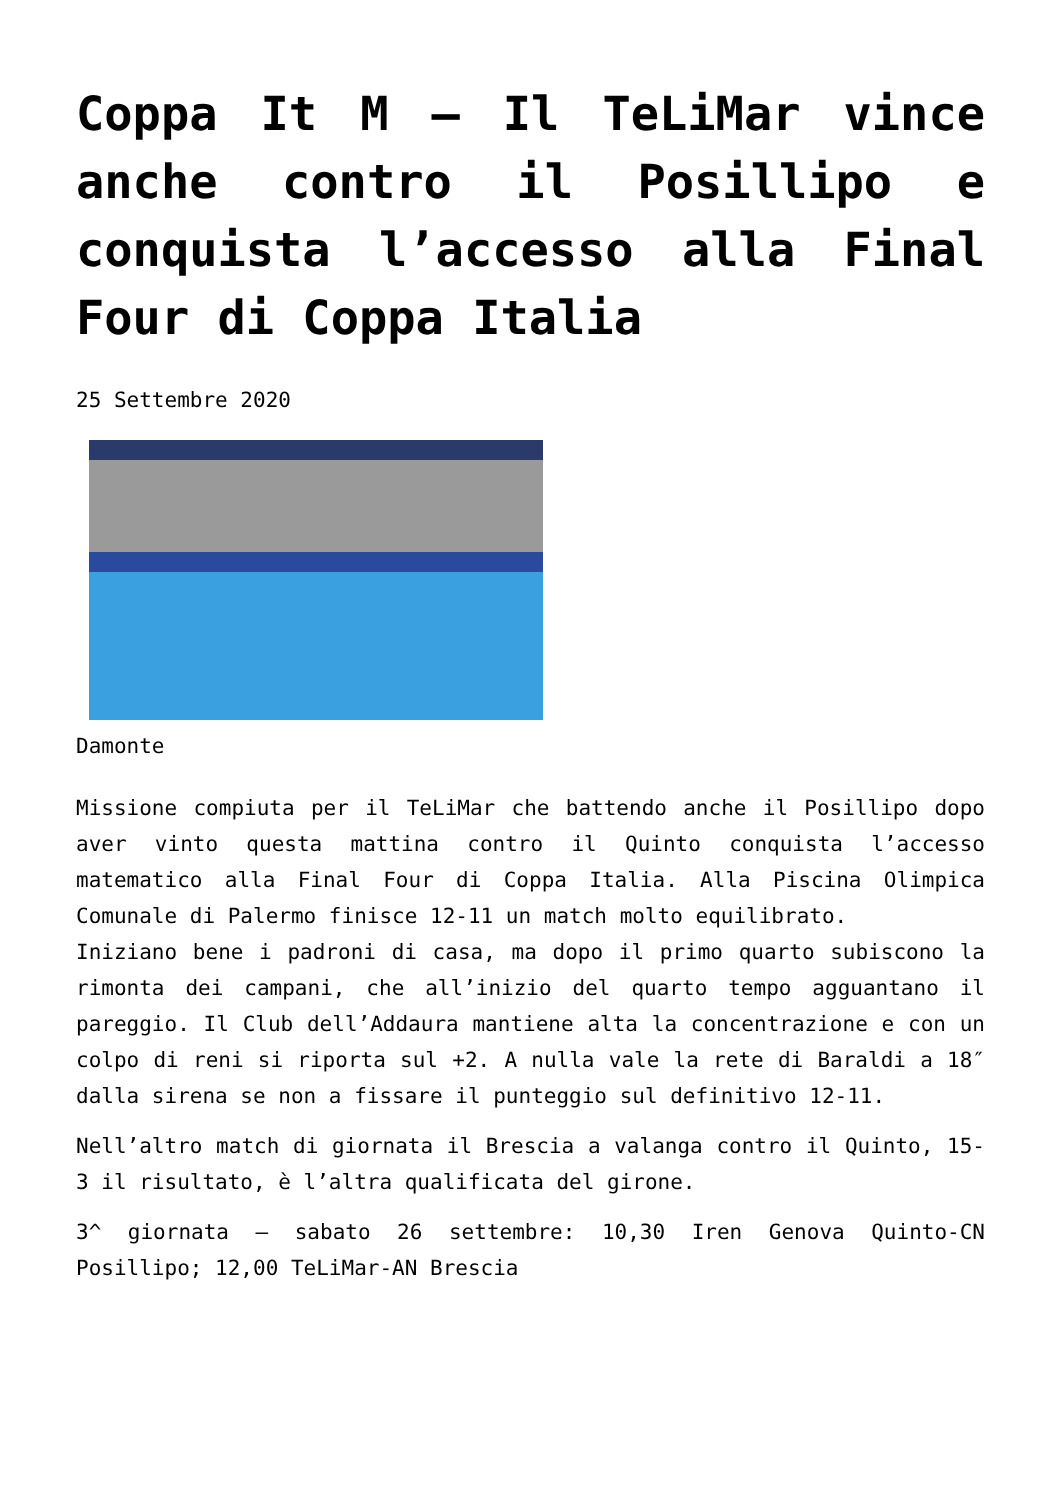Coppa It M – Il TeLiMar vince anche contro il Posillipo e conquista l’accesso alla Final Four di Coppa Italia
25 Settembre 2020
Damonte
Missione compiuta per il TeLiMar che battendo anche il Posillipo dopo aver vinto questa mattina contro il Quinto conquista l’accesso matematico alla Final Four di Coppa Italia. Alla Piscina Olimpica Comunale di Palermo finisce 12-11 un match molto equilibrato.
Iniziano bene i padroni di casa, ma dopo il primo quarto subiscono la rimonta dei campani, che all’inizio del quarto tempo agguantano il pareggio. Il Club dell’Addaura mantiene alta la concentrazione e con un colpo di reni si riporta sul +2. A nulla vale la rete di Baraldi a 18″ dalla sirena se non a fissare il punteggio sul definitivo 12-11.
Nell’altro match di giornata il Brescia a valanga contro il Quinto, 15-3 il risultato, è l’altra qualificata del girone.
3^ giornata – sabato 26 settembre: 10,30 Iren Genova Quinto-CN Posillipo; 12,00 TeLiMar-AN Brescia